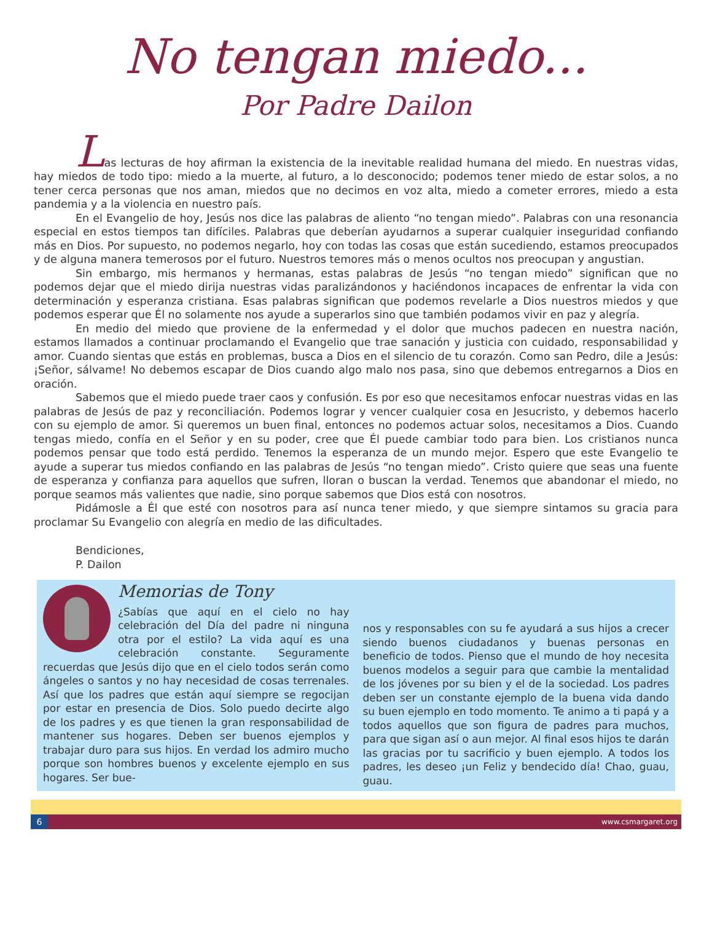No tengan miedo...
Por Padre Dailon
Las lecturas de hoy afirman la existencia de la inevitable realidad humana del miedo. En nuestras vidas, hay miedos de todo tipo: miedo a la muerte, al futuro, a lo desconocido; podemos tener miedo de estar solos, a no tener cerca personas que nos aman, miedos que no decimos en voz alta, miedo a cometer errores, miedo a esta pandemia y a la violencia en nuestro país.
En el Evangelio de hoy, Jesús nos dice las palabras de aliento “no tengan miedo”. Palabras con una resonancia especial en estos tiempos tan difíciles. Palabras que deberían ayudarnos a superar cualquier inseguridad confiando más en Dios. Por supuesto, no podemos negarlo, hoy con todas las cosas que están sucediendo, estamos preocupados y de alguna manera temerosos por el futuro. Nuestros temores más o menos ocultos nos preocupan y angustian.
Sin embargo, mis hermanos y hermanas, estas palabras de Jesús “no tengan miedo” significan que no podemos dejar que el miedo dirija nuestras vidas paralizándonos y haciéndonos incapaces de enfrentar la vida con determinación y esperanza cristiana. Esas palabras significan que podemos revelarle a Dios nuestros miedos y que podemos esperar que Él no solamente nos ayude a superarlos sino que también podamos vivir en paz y alegría.
En medio del miedo que proviene de la enfermedad y el dolor que muchos padecen en nuestra nación, estamos llamados a continuar proclamando el Evangelio que trae sanación y justicia con cuidado, responsabilidad y amor. Cuando sientas que estás en problemas, busca a Dios en el silencio de tu corazón. Como san Pedro, dile a Jesús: ¡Señor, sálvame! No debemos escapar de Dios cuando algo malo nos pasa, sino que debemos entregarnos a Dios en oración.
Sabemos que el miedo puede traer caos y confusión. Es por eso que necesitamos enfocar nuestras vidas en las palabras de Jesús de paz y reconciliación. Podemos lograr y vencer cualquier cosa en Jesucristo, y debemos hacerlo con su ejemplo de amor. Si queremos un buen final, entonces no podemos actuar solos, necesitamos a Dios. Cuando tengas miedo, confía en el Señor y en su poder, cree que Él puede cambiar todo para bien. Los cristianos nunca podemos pensar que todo está perdido. Tenemos la esperanza de un mundo mejor. Espero que este Evangelio te ayude a superar tus miedos confiando en las palabras de Jesús “no tengan miedo”. Cristo quiere que seas una fuente de esperanza y confianza para aquellos que sufren, lloran o buscan la verdad. Tenemos que abandonar el miedo, no porque seamos más valientes que nadie, sino porque sabemos que Dios está con nosotros.
Pidámosle a Él que esté con nosotros para así nunca tener miedo, y que siempre sintamos su gracia para proclamar Su Evangelio con alegría en medio de las dificultades.
Bendiciones,
P. Dailon
Memorias de Tony
¿Sabías que aquí en el cielo no hay celebración del Día del padre ni ninguna otra por el estilo? La vida aquí es una celebración constante. Seguramente recuerdas que Jesús dijo que en el cielo todos serán como ángeles o santos y no hay necesidad de cosas terrenales. Así que los padres que están aquí siempre se regocijan por estar en presencia de Dios. Solo puedo decirte algo de los padres y es que tienen la gran responsabilidad de mantener sus hogares. Deben ser buenos ejemplos y trabajar duro para sus hijos. En verdad los admiro mucho porque son hombres buenos y excelente ejemplo en sus hogares. Ser bue-
nos y responsables con su fe ayudará a sus hijos a crecer siendo buenos ciudadanos y buenas personas en beneficio de todos. Pienso que el mundo de hoy necesita buenos modelos a seguir para que cambie la mentalidad de los jóvenes por su bien y el de la sociedad. Los padres deben ser un constante ejemplo de la buena vida dando su buen ejemplo en todo momento. Te animo a ti papá y a todos aquellos que son figura de padres para muchos, para que sigan así o aun mejor. Al final esos hijos te darán las gracias por tu sacrificio y buen ejemplo. A todos los padres, les deseo ¡un Feliz y bendecido día! Chao, guau, guau.
6 www.csmargaret.org